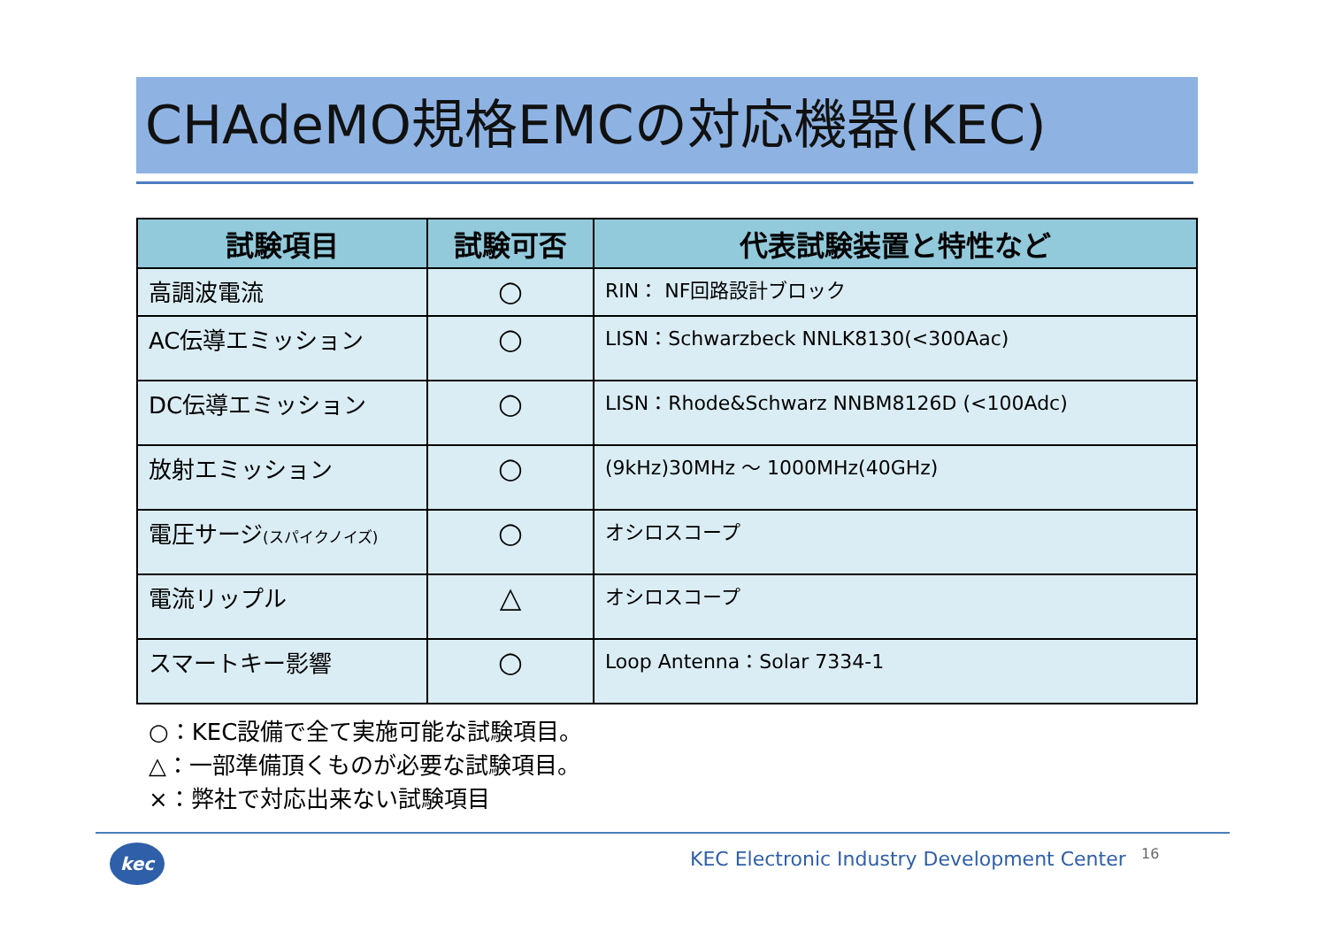CHAdeMO規格EMCの対応機器(KEC)
| 試験項目 | 試験可否 | 代表試験装置と特性など |
| --- | --- | --- |
| 高調波電流 | ○ | RIN： NF回路設計ブロック |
| AC伝導エミッション | ○ | LISN：Schwarzbeck NNLK8130(<300Aac) |
| DC伝導エミッション | ○ | LISN：Rhode&Schwarz NNBM8126D (<100Adc) |
| 放射エミッション | ○ | (9kHz)30MHz ～ 1000MHz(40GHz) |
| 電圧サージ (スパイクノイズ) | ○ | オシロスコープ |
| 電流リップル | △ | オシロスコープ |
| スマートキー影響 | ○ | Loop Antenna：Solar 7334-1 |
○：KEC設備で全て実施可能な試験項目。
△：一部準備頂くものが必要な試験項目。
×：弊社で対応出来ない試験項目
kec
KEC Electronic Industry Development Center
16